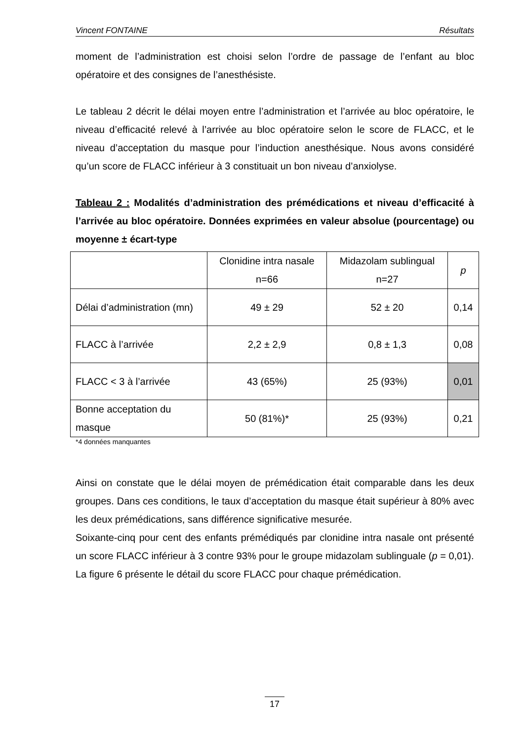Vincent FONTAINE Résultats
moment de l’administration est choisi selon l’ordre de passage de l’enfant au bloc opératoire et des consignes de l’anesthésiste.
Le tableau 2 décrit le délai moyen entre l’administration et l’arrivée au bloc opératoire, le niveau d’efficacité relevé à l’arrivée au bloc opératoire selon le score de FLACC, et le niveau d’acceptation du masque pour l’induction anesthésique. Nous avons considéré qu’un score de FLACC inférieur à 3 constituait un bon niveau d’anxiolyse.
Tableau 2 : Modalités d’administration des prémédications et niveau d’efficacité à l’arrivée au bloc opératoire. Données exprimées en valeur absolue (pourcentage) ou moyenne ± écart-type
| | Clonidine intra nasale n=66 | Midazolam sublingual n=27 | p |
| Délai d’administration (mn) | 49 ± 29 | 52 ± 20 | 0,14 |
| FLACC à l’arrivée | 2,2 ± 2,9 | 0,8 ± 1,3 | 0,08 |
| FLACC < 3 à l’arrivée | 43 (65%) | 25 (93%) | 0,01 |
| Bonne acceptation du masque | 50 (81%)* | 25 (93%) | 0,21 |
*4 données manquantes
Ainsi on constate que le délai moyen de prémédication était comparable dans les deux groupes. Dans ces conditions, le taux d’acceptation du masque était supérieur à 80% avec les deux prémédications, sans différence significative mesurée.
Soixante-cinq pour cent des enfants prémédiqués par clonidine intra nasale ont présenté un score FLACC inférieur à 3 contre 93% pour le groupe midazolam sublinguale (p = 0,01).
La figure 6 présente le détail du score FLACC pour chaque prémédication.
17